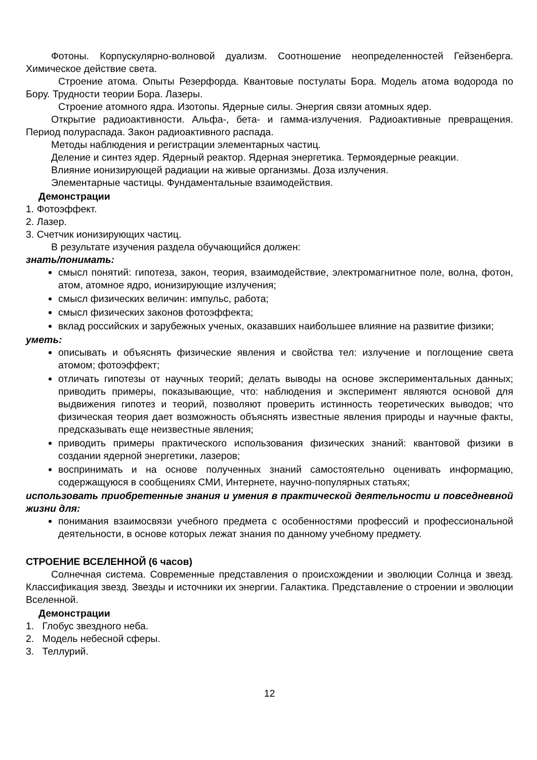Фотоны. Корпускулярно-волновой дуализм. Соотношение неопределенностей Гейзенберга. Химическое действие света.
Строение атома. Опыты Резерфорда. Квантовые постулаты Бора. Модель атома водорода по Бору. Трудности теории Бора. Лазеры.
Строение атомного ядра. Изотопы. Ядерные силы. Энергия связи атомных ядер.
Открытие радиоактивности. Альфа-, бета- и гамма-излучения. Радиоактивные превращения. Период полураспада. Закон радиоактивного распада.
Методы наблюдения и регистрации элементарных частиц.
Деление и синтез ядер. Ядерный реактор. Ядерная энергетика. Термоядерные реакции.
Влияние ионизирующей радиации на живые организмы. Доза излучения.
Элементарные частицы. Фундаментальные взаимодействия.
Демонстрации
1. Фотоэффект.
2. Лазер.
3. Счетчик ионизирующих частиц.
В результате изучения раздела обучающийся должен:
знать/понимать:
смысл понятий: гипотеза, закон, теория, взаимодействие, электромагнитное поле, волна, фотон, атом, атомное ядро, ионизирующие излучения;
смысл физических величин: импульс, работа;
смысл физических законов фотоэффекта;
вклад российских и зарубежных ученых, оказавших наибольшее влияние на развитие физики;
уметь:
описывать и объяснять физические явления и свойства тел: излучение и поглощение света атомом; фотоэффект;
отличать гипотезы от научных теорий; делать выводы на основе экспериментальных данных; приводить примеры, показывающие, что: наблюдения и эксперимент являются основой для выдвижения гипотез и теорий, позволяют проверить истинность теоретических выводов; что физическая теория дает возможность объяснять известные явления природы и научные факты, предсказывать еще неизвестные явления;
приводить примеры практического использования физических знаний: квантовой физики в создании ядерной энергетики, лазеров;
воспринимать и на основе полученных знаний самостоятельно оценивать информацию, содержащуюся в сообщениях СМИ, Интернете, научно-популярных статьях;
использовать приобретенные знания и умения в практической деятельности и повседневной жизни для:
понимания взаимосвязи учебного предмета с особенностями профессий и профессиональной деятельности, в основе которых лежат знания по данному учебному предмету.
СТРОЕНИЕ ВСЕЛЕННОЙ (6 часов)
Солнечная система. Современные представления о происхождении и эволюции Солнца и звезд. Классификация звезд. Звезды и источники их энергии. Галактика. Представление о строении и эволюции Вселенной.
Демонстрации
1. Глобус звездного неба.
2. Модель небесной сферы.
3. Теллурий.
12